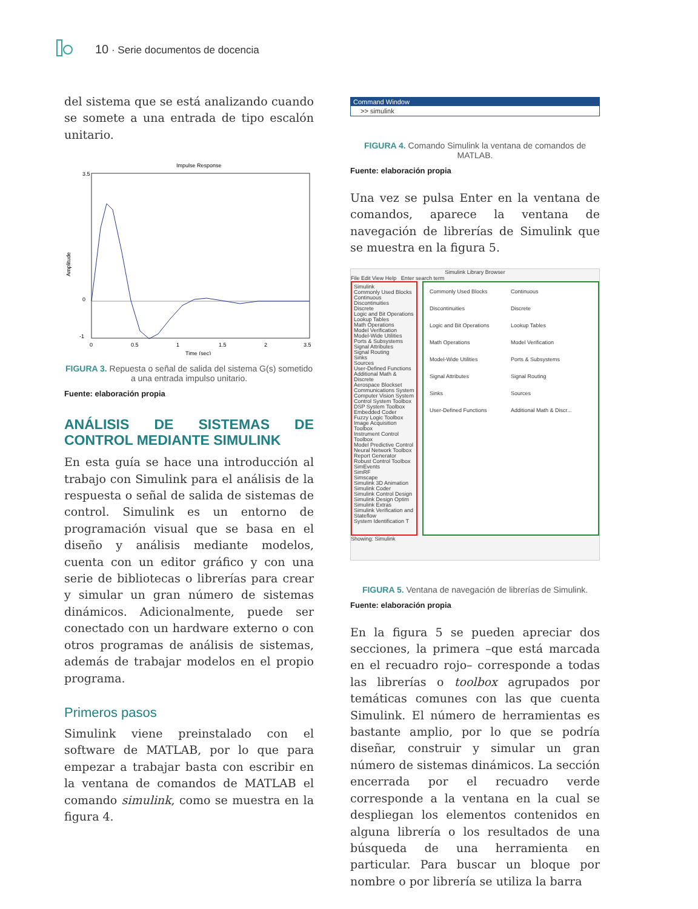10 · Serie documentos de docencia
del sistema que se está analizando cuando se somete a una entrada de tipo escalón unitario.
Impulse Response
3.5
0
-1
0
0.5
1
1.5
2
3.5
Time (sec)
Amplitude
FIGURA 3. Repuesta o señal de salida del sistema G(s) sometido a una entrada impulso unitario.
Fuente: elaboración propia
ANÁLISIS DE SISTEMAS DE CONTROL MEDIANTE SIMULINK
En esta guía se hace una introducción al trabajo con Simulink para el análisis de la respuesta o señal de salida de sistemas de control. Simulink es un entorno de programación visual que se basa en el diseño y análisis mediante modelos, cuenta con un editor gráfico y con una serie de bibliotecas o librerías para crear y simular un gran número de sistemas dinámicos. Adicionalmente, puede ser conectado con un hardware externo o con otros programas de análisis de sistemas, además de trabajar modelos en el propio programa.
Primeros pasos
Simulink viene preinstalado con el software de MATLAB, por lo que para empezar a trabajar basta con escribir en la ventana de comandos de MATLAB el comando simulink, como se muestra en la figura 4.
Command Window
>> simulink
FIGURA 4. Comando Simulink la ventana de comandos de MATLAB.
Fuente: elaboración propia
Una vez se pulsa Enter en la ventana de comandos, aparece la ventana de navegación de librerías de Simulink que se muestra en la figura 5.
Simulink Library Browser
File Edit View Help Enter search term
Simulink
Commonly Used Blocks
Continuous
Discontinuities
Discrete
Logic and Bit Operations
Lookup Tables
Math Operations
Model Verification
Model-Wide Utilities
Ports & Subsystems
Signal Attributes
Signal Routing
Sinks
Sources
User-Defined Functions
Additional Math & Discrete
Aerospace Blockset
Communications System
Computer Vision System
Control System Toolbox
DSP System Toolbox
Embedded Coder
Fuzzy Logic Toolbox
Image Acquisition Toolbox
Instrument Control Toolbox
Model Predictive Control
Neural Network Toolbox
Report Generator
Robust Control Toolbox
SimEvents
SimRF
Simscape
Simulink 3D Animation
Simulink Coder
Simulink Control Design
Simulink Design Optim
Simulink Extras
Simulink Verification and
Stateflow
System Identification T
Commonly Used Blocks Continuous Discontinuities Discrete Logic and Bit Operations Lookup Tables Math Operations Model Verification Model-Wide Utilities Ports & Subsystems Signal Attributes Signal Routing Sinks Sources User-Defined Functions Additional Math & Discr...
Showing: Simulink
FIGURA 5. Ventana de navegación de librerías de Simulink.
Fuente: elaboración propia
En la figura 5 se pueden apreciar dos secciones, la primera –que está marcada en el recuadro rojo– corresponde a todas las librerías o toolbox agrupados por temáticas comunes con las que cuenta Simulink. El número de herramientas es bastante amplio, por lo que se podría diseñar, construir y simular un gran número de sistemas dinámicos. La sección encerrada por el recuadro verde corresponde a la ventana en la cual se despliegan los elementos contenidos en alguna librería o los resultados de una búsqueda de una herramienta en particular. Para buscar un bloque por nombre o por librería se utiliza la barra